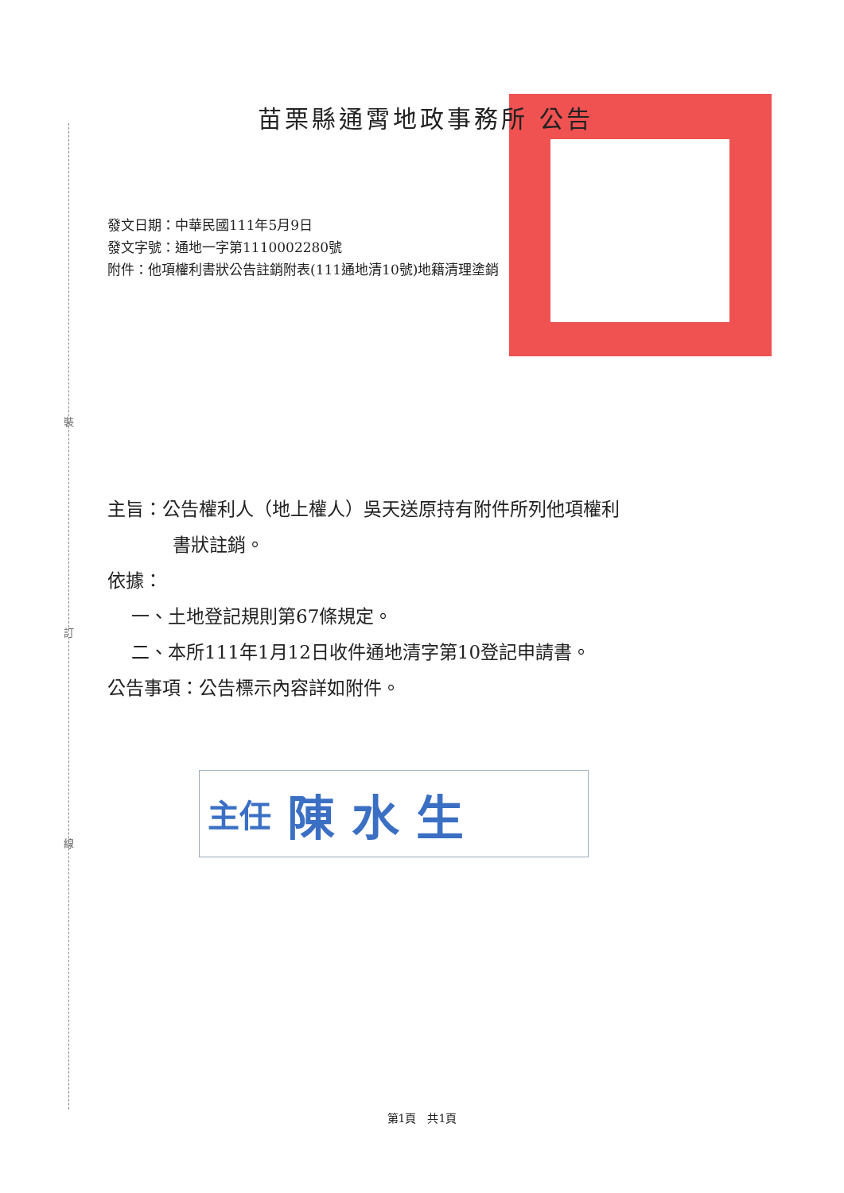裝
訂
線
苗栗縣通霄地政事務所 公告
發文日期：中華民國111年5月9日
發文字號：通地一字第1110002280號
附件：他項權利書狀公告註銷附表(111通地清10號)地籍清理塗銷
主旨：公告權利人（地上權人）吳天送原持有附件所列他項權利
書狀註銷。
依據：
一、土地登記規則第67條規定。
二、本所111年1月12日收件通地清字第10登記申請書。
公告事項：公告標示內容詳如附件。
主任 陳 水 生
第1頁　共1頁